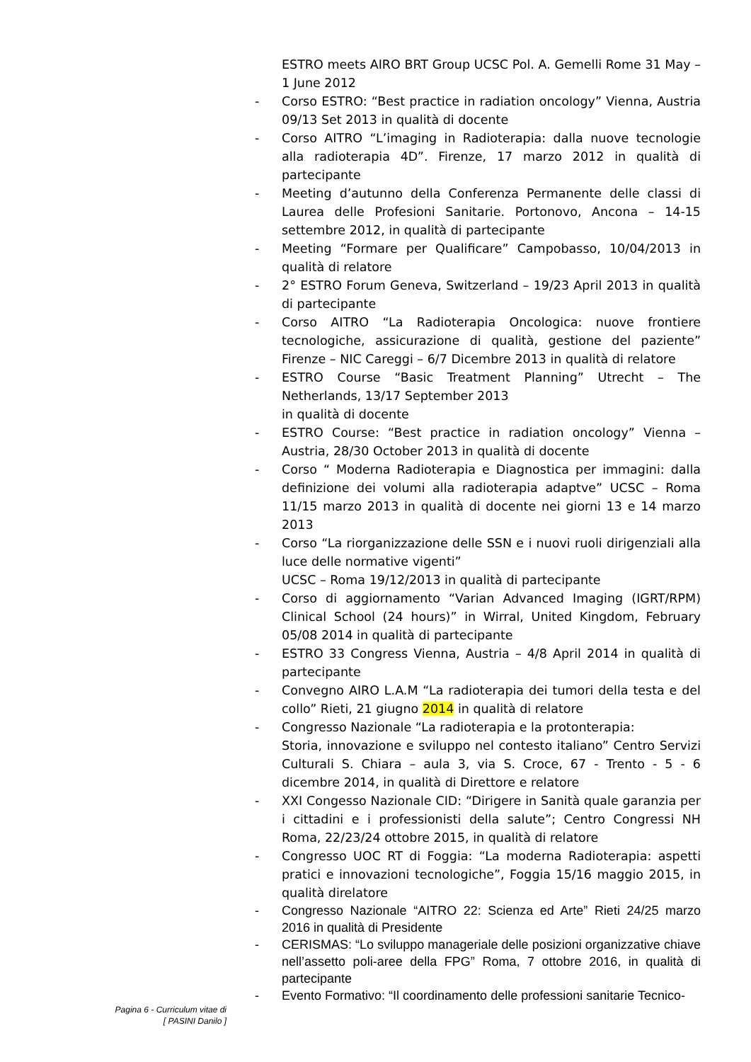ESTRO meets AIRO BRT Group UCSC Pol. A. Gemelli Rome 31 May – 1 June 2012
- Corso ESTRO: “Best practice in radiation oncology” Vienna, Austria 09/13 Set 2013 in qualità di docente
- Corso AITRO “L’imaging in Radioterapia: dalla nuove tecnologie alla radioterapia 4D”. Firenze, 17 marzo 2012 in qualità di partecipante
- Meeting d’autunno della Conferenza Permanente delle classi di Laurea delle Profesioni Sanitarie. Portonovo, Ancona – 14-15 settembre 2012, in qualità di partecipante
- Meeting “Formare per Qualificare” Campobasso, 10/04/2013 in qualità di relatore
- 2° ESTRO Forum Geneva, Switzerland – 19/23 April 2013 in qualità di partecipante
- Corso AITRO “La Radioterapia Oncologica: nuove frontiere tecnologiche, assicurazione di qualità, gestione del paziente” Firenze – NIC Careggi – 6/7 Dicembre 2013 in qualità di relatore
- ESTRO Course “Basic Treatment Planning” Utrecht – The Netherlands, 13/17 September 2013
in qualità di docente
- ESTRO Course: “Best practice in radiation oncology” Vienna – Austria, 28/30 October 2013 in qualità di docente
- Corso “ Moderna Radioterapia e Diagnostica per immagini: dalla definizione dei volumi alla radioterapia adaptve” UCSC – Roma 11/15 marzo 2013 in qualità di docente nei giorni 13 e 14 marzo 2013
- Corso “La riorganizzazione delle SSN e i nuovi ruoli dirigenziali alla luce delle normative vigenti”
UCSC – Roma 19/12/2013 in qualità di partecipante
- Corso di aggiornamento “Varian Advanced Imaging (IGRT/RPM) Clinical School (24 hours)” in Wirral, United Kingdom, February 05/08 2014 in qualità di partecipante
- ESTRO 33 Congress Vienna, Austria – 4/8 April 2014 in qualità di partecipante
- Convegno AIRO L.A.M “La radioterapia dei tumori della testa e del collo” Rieti, 21 giugno 2014 in qualità di relatore
- Congresso Nazionale “La radioterapia e la protonterapia:
Storia, innovazione e sviluppo nel contesto italiano” Centro Servizi Culturali S. Chiara – aula 3, via S. Croce, 67 - Trento - 5 - 6 dicembre 2014, in qualità di Direttore e relatore
- XXI Congesso Nazionale CID: “Dirigere in Sanità quale garanzia per i cittadini e i professionisti della salute”; Centro Congressi NH Roma, 22/23/24 ottobre 2015, in qualità di relatore
- Congresso UOC RT di Foggia: “La moderna Radioterapia: aspetti pratici e innovazioni tecnologiche”, Foggia 15/16 maggio 2015, in qualità direlatore
- Congresso Nazionale “AITRO 22: Scienza ed Arte” Rieti 24/25 marzo 2016 in qualità di Presidente
- CERISMAS: “Lo sviluppo manageriale delle posizioni organizzative chiave nell’assetto poli-aree della FPG” Roma, 7 ottobre 2016, in qualità di partecipante
- Evento Formativo: “Il coordinamento delle professioni sanitarie Tecnico-
Pagina 6 - Curriculum vitae di
[ PASINI Danilo ]